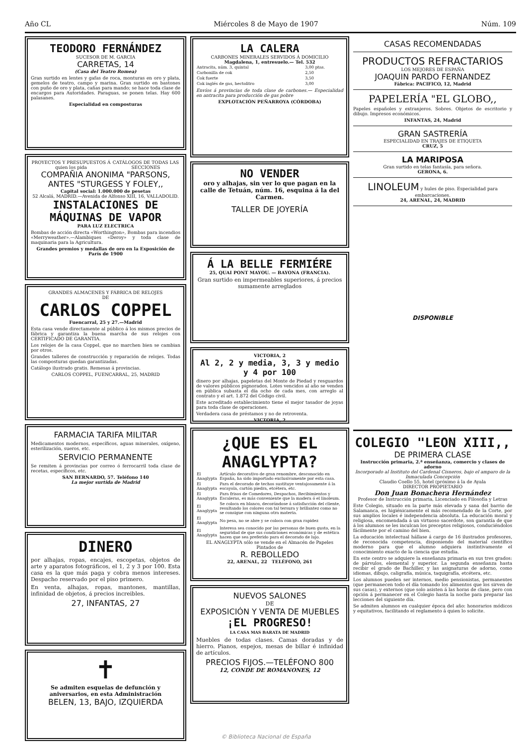Año CL Miércoles 8 de Mayo de 1907 Núm. 109
TEODORO FERNÁNDEZ
SUCESOR DE M. GARCIA
CARRETAS, 14
(Casa del Teatro Romea)
Gran surtido en lentes y gafas de roca, monturas en oro y plata, gemelos de teatro, campo y marina. Gran surtido en bastones con puño de oro y plata, cañas para mando; se hace toda clase de encargos para Autoridades. Paraguas, se ponen telas. Hay 600 palasanes.
Especialidad en composturas
PROYECTOS Y PRESUPUESTOS Á quien los pida CATÁLOGOS DE TODAS LAS SECCIONES
COMPAÑIA ANONIMA "PARSONS, ANTES "STURGESS Y FOLEY,,
Capital social: 1.000.000 de pesetas
52 Alcalá, MADRID.—Avenida de Alfonso XIII, 16, VALLADOLID.
INSTALACIONES DE MÁQUINAS DE VAPOR
PARA LUZ ELECTRICA
Bombas de acción directa «Worthington», Bombas para incendios «Merryweather».—Alambiques «Deroy» y toda clase de maquinaria para la Agricultura.
Grandes premios y medallas de oro en la Exposición de París de 1900
GRANDES ALMACENES Y FÁBRICA DE RELOJES
DE
CARLOS COPPEL
Fuencarral, 25 y 27.—Madrid
Esta casa vende directamente al público á los mismos precios de fábrica y garantiza la buena marcha de sus relojes con CERTIFICADO DE GARANTIA.
Los relojes de la casa Coppel, que no marchen bien se cambian por otros.
Grandes talleres de construcción y reparación de relojes. Todas las composturas quedan garantizadas.
Catálogo ilustrado gratis. Remesas á provincias.
CARLOS COPPEL, FUENCARRAL, 25, MADRID
FARMACIA TARIFA MILITAR
Medicamentos modernos, específicos, aguas minerales, oxígeno, esterilización, sueros, etc.
SERVICIO PERMANENTE
Se remiten á provincias por correo ó ferrocarril toda clase de recetas, específicos, etc.
SAN BERNARDO, 57. Teléfono 140
La mejor surtida de Madrid
DINERO
por alhajas, ropas, encajes, escopetas, objetos de arte y aparatos fotográficos, el 1, 2 y 3 por 100. Esta casa es la que más paga y cobra menos intereses. Despacho reservado por el piso primero.
En venta, alhajas, ropas, mantones, mantillas, infinidad de objetos, á precios increibles.
27, INFANTAS, 27
✝
Se admiten esquelas de defunción y aniversarios, en esta Administración
BELEN, 13, BAJO, IZQUIERDA
LA CALERA
CARBONES MINERALES SERVIDOS Á DOMICILIO
Magdalena, 1, entresuelo.— Tel. 532
| Antracita, núm. 3, quintal | 3,00 ptas. |
| Carbonilla de cok | 2,50 |
| Cok fuerte | 3,50 |
| Cok inglés de gas, hectolitro | 3,00 |
Envíos á provincias de toda clase de carbones.— Especialidad en antracita para producción de gas pobre
EXPLOTACIÓN PEÑARROYA (CÓRDOBA)
NO VENDER
oro y alhajas, sin ver lo que pagan en la calle de Tetuán, núm. 16, esquina á la del Carmen.
TALLER DE JOYERÍA
Á LA BELLE FERMIÉRE
25, QUAI PONT MAYOU. — BAYONA (FRANCIA).
Gran surtido en impermeables superiores, á precios sumamente arreglados
VICTORIA, 2
Al 2, 2 y media, 3, 3 y medio y 4 por 100
dinero por alhajas, papeletas del Monte de Piedad y resguardos de valores públicos pignorados. Lotes vencidos al año se venden en pública subasta el día ocho de cada mes, con arreglo al contrato y el art. 1.872 del Código civil.
Este acreditado establecimiento tiene el mejor tasador de joyas para toda clase de operaciones.
Verdadera casa de préstamos y no de retroventa.
VICTORIA, 2
¿QUE ES EL ANAGLYPTA?
| El Anaglypta | Artículo decorativo de gran renombre, desconocido en España, ha sido importado exclusivamente por esta casa. |
| El Anaglypta | Para el decorado de techos sustituye ventajosamente á la escayola, cartón piedra, etcétera, etc. |
| El Anaglypta | Para frisos de Comedores, Despachos, Recibimientos y Escaleras, es más conveniente que la madera ó el linoleum. |
| El Anaglypta | Se coloca en blanco, decorándose á satisfacción del cliente, resultando los colores con tal tersura y brillantez como no se consigue con ninguna otra materia. |
| El Anaglypta | No pesa, no se abre y se coloca con gran rapidez |
| El Anaglypta | Interesa sea conocido por las personas de buen gusto, en la seguridad de que sus condiciones económicas y de estética hacen que sea preferido para el decorado de lujo. |
EL ANAGLYPTA sólo se vende en el Almacén de Papeles Pintados de
R. REBOLLEDO
22, ARENAL, 22 TELÉFONO, 261
NUEVOS SALONES
DE
EXPOSICIÓN Y VENTA DE MUEBLES
¡EL PROGRESO!
LA CASA MAS BARATA DE MADRID
Muebles de todas clases. Camas doradas y de hierro. Pianos, espejos, mesas de billar é infinidad de artículos.
PRECIOS FIJOS.—TELÉFONO 800
12, CONDE DE ROMANONES, 12
CASAS RECOMENDADAS
PRODUCTOS REFRACTARIOS
LOS MEJORES DE ESPAÑA
JOAQUIN PARDO FERNANDEZ
Fábrica: PACIFICO, 12, Madrid
PAPELERÍA "EL GLOBO,,
Papeles españoles y extranjeros. Sobres. Objetos de escritorio y dibujo. Impresos económicos.
INFANTAS, 24, Madrid
GRAN SASTRERÍA
ESPECIALIDAD EN TRAJES DE ETIQUETA
CRUZ, 5
LA MARIPOSA
Gran surtido en telas fantasía, para señora.
GERONA, 6.
LINOLEUM y hules de piso. Especialidad para embarcaciones.
24, ARENAL, 24, MADRID
DISPONIBLE
COLEGIO "LEON XIII,,
DE PRIMERA CLASE
Instrucción primaria, 2.ª enseñanza, comercio y clases de adorno
Incorporado al Instituto del Cardenal Cisneros, bajo el amparo de la Inmaculada Concepción
Claudio Coello 55, hotel (próximo á la de Ayala
DIRECTOR PROPIETARIO
Don Juan Bonachera Hernández
Profesor de Instrucción primaria, Licenciado en Filosofía y Letras
Este Colegio, situado en la parte más elevada y sana del barrio de Salamanca, es higiénicamente el más recomendado de la Corte, por sus amplios locales é independencia absoluta. La educación moral y religiosa, encomendada á un virtuoso sacerdote, son garantía de que á los alumnos se les inculcan los preceptos religiosos, conduciéndolos fácilmente por el camino del bien.
La educación intelectual hállase á cargo de 16 ilustrados profesores, de reconocida competencia, disponiendo del material científico moderno para que el alumno adquiera instintivamente el conocimiento exacto de la ciencia que estudia.
En este centro se adquiere la enseñanza primaria en sus tres grados: de párvulos, elemental y superior. La segunda enseñanza hasta recibir el grado de Bachiller, y las asignaturas de adorno, como idiomas, dibujo, caligrafía, música, taquigrafía, etcétera, etc.
Los alumnos pueden ser internos, medio pensionistas, permanentes (que permanecen todo el día tomando los alimentos que los sirven de sus casas), y externos (que solo asisten á las horas de clase, pero con opción á permanecer en el Colegio hasta la noche para preparar las lecciones del siguiente día.
Se admiten alumnos en cualquier época del año: honorarios módicos y equitativos, facilitando el reglamento á quien lo solicite.
© Biblioteca Nacional de España